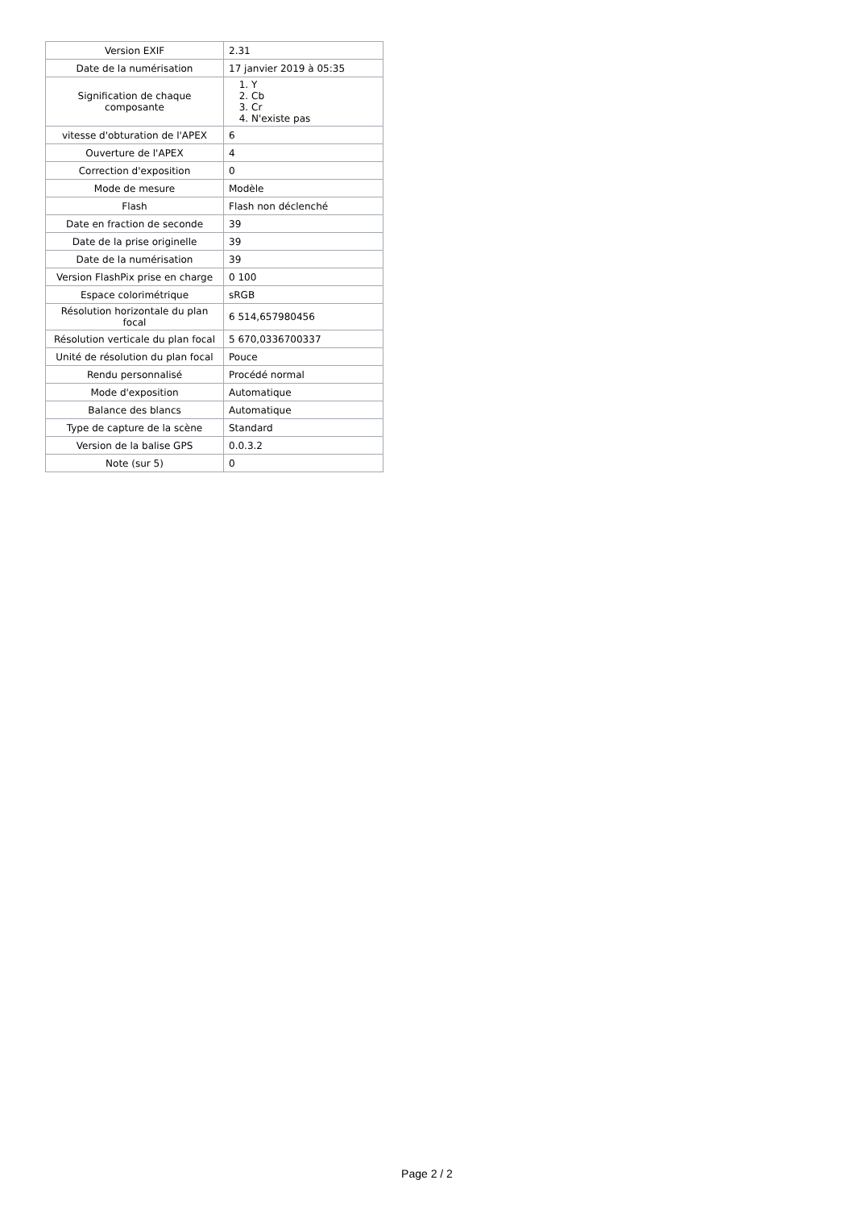| Version EXIF | 2.31 |
| Date de la numérisation | 17 janvier 2019 à 05:35 |
| Signification de chaque composante | 1. Y 2. Cb 3. Cr 4. N'existe pas |
| vitesse d'obturation de l'APEX | 6 |
| Ouverture de l'APEX | 4 |
| Correction d'exposition | 0 |
| Mode de mesure | Modèle |
| Flash | Flash non déclenché |
| Date en fraction de seconde | 39 |
| Date de la prise originelle | 39 |
| Date de la numérisation | 39 |
| Version FlashPix prise en charge | 0 100 |
| Espace colorimétrique | sRGB |
| Résolution horizontale du plan focal | 6 514,657980456 |
| Résolution verticale du plan focal | 5 670,0336700337 |
| Unité de résolution du plan focal | Pouce |
| Rendu personnalisé | Procédé normal |
| Mode d'exposition | Automatique |
| Balance des blancs | Automatique |
| Type de capture de la scène | Standard |
| Version de la balise GPS | 0.0.3.2 |
| Note (sur 5) | 0 |
Page 2 / 2